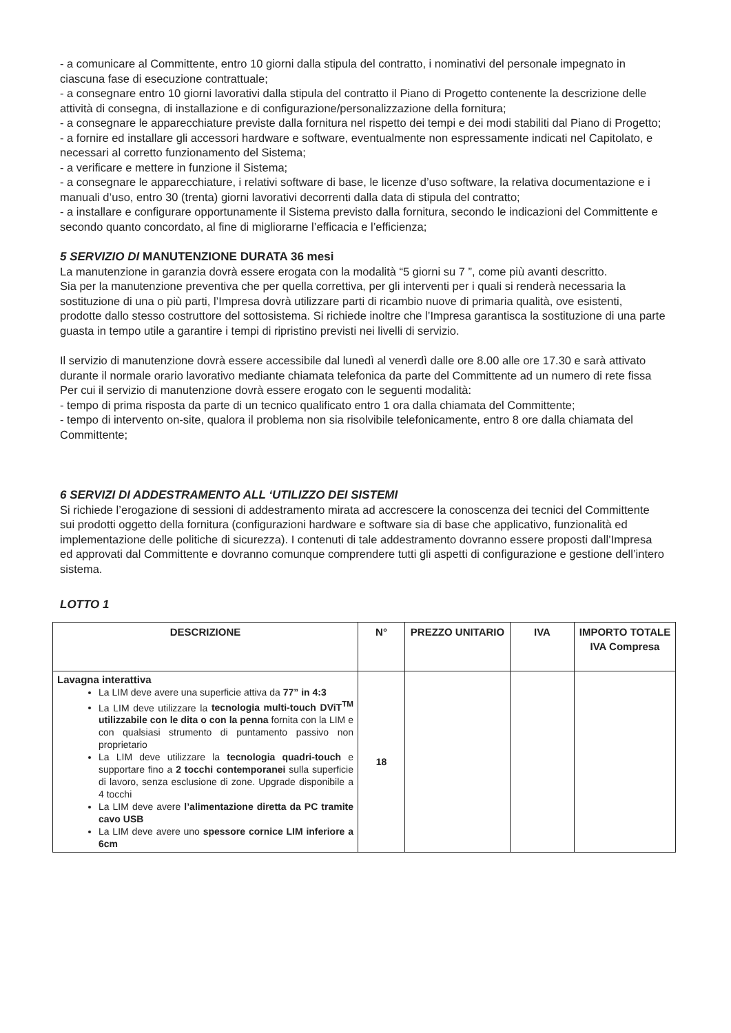- a comunicare al Committente, entro 10 giorni dalla stipula del contratto, i nominativi del personale impegnato in ciascuna fase di esecuzione contrattuale;
- a consegnare entro 10 giorni lavorativi dalla stipula del contratto il Piano di Progetto contenente la descrizione delle attività di consegna, di installazione e di configurazione/personalizzazione della fornitura;
- a consegnare le apparecchiature previste dalla fornitura nel rispetto dei tempi e dei modi stabiliti dal Piano di Progetto;
- a fornire ed installare gli accessori hardware e software, eventualmente non espressamente indicati nel Capitolato, e necessari al corretto funzionamento del Sistema;
- a verificare e mettere in funzione il Sistema;
- a consegnare le apparecchiature, i relativi software di base, le licenze d’uso software, la relativa documentazione e i manuali d’uso, entro 30 (trenta) giorni lavorativi decorrenti dalla data di stipula del contratto;
- a installare e configurare opportunamente il Sistema previsto dalla fornitura, secondo le indicazioni del Committente e secondo quanto concordato, al fine di migliorarne l’efficacia e l’efficienza;
5 SERVIZIO DI MANUTENZIONE DURATA 36 mesi
La manutenzione in garanzia dovrà essere erogata con la modalità “5 giorni su 7 ”, come più avanti descritto.
Sia per la manutenzione preventiva che per quella correttiva, per gli interventi per i quali si renderà necessaria la sostituzione di una o più parti, l’Impresa dovrà utilizzare parti di ricambio nuove di primaria qualità, ove esistenti, prodotte dallo stesso costruttore del sottosistema. Si richiede inoltre che l’Impresa garantisca la sostituzione di una parte guasta in tempo utile a garantire i tempi di ripristino previsti nei livelli di servizio.
Il servizio di manutenzione dovrà essere accessibile dal lunedì al venerdì dalle ore 8.00 alle ore 17.30 e sarà attivato durante il normale orario lavorativo mediante chiamata telefonica da parte del Committente ad un numero di rete fissa
Per cui il servizio di manutenzione dovrà essere erogato con le seguenti modalità:
- tempo di prima risposta da parte di un tecnico qualificato entro 1 ora dalla chiamata del Committente;
- tempo di intervento on-site, qualora il problema non sia risolvibile telefonicamente, entro 8 ore dalla chiamata del Committente;
6 SERVIZI DI ADDESTRAMENTO ALL ‘UTILIZZO DEI SISTEMI
Si richiede l’erogazione di sessioni di addestramento mirata ad accrescere la conoscenza dei tecnici del Committente sui prodotti oggetto della fornitura (configurazioni hardware e software sia di base che applicativo, funzionalità ed implementazione delle politiche di sicurezza). I contenuti di tale addestramento dovranno essere proposti dall’Impresa ed approvati dal Committente e dovranno comunque comprendere tutti gli aspetti di configurazione e gestione dell’intero sistema.
LOTTO 1
| DESCRIZIONE | N° | PREZZO UNITARIO | IVA | IMPORTO TOTALE IVA Compresa |
| --- | --- | --- | --- | --- |
| Lavagna interattiva La LIM deve avere una superficie attiva da 77” in 4:3 La LIM deve utilizzare la tecnologia multi-touch DViT<sup>TM</sup> utilizzabile con le dita o con la penna fornita con la LIM e con qualsiasi strumento di puntamento passivo non proprietario La LIM deve utilizzare la tecnologia quadri-touch e supportare fino a 2 tocchi contemporanei sulla superficie di lavoro, senza esclusione di zone. Upgrade disponibile a 4 tocchi La LIM deve avere l’alimentazione diretta da PC tramite cavo USB La LIM deve avere uno spessore cornice LIM inferiore a 6cm | 18 | | | |